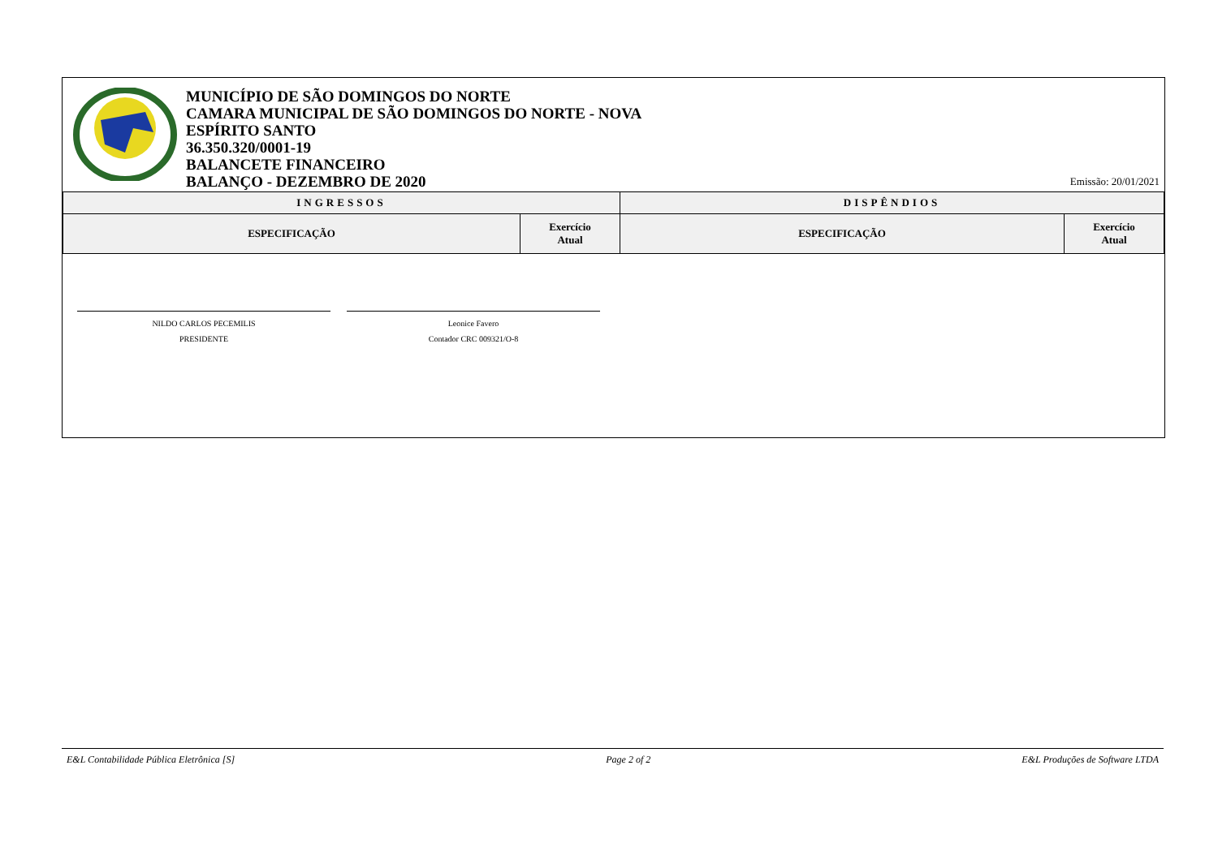MUNICÍPIO DE SÃO DOMINGOS DO NORTE
CAMARA MUNICIPAL DE SÃO DOMINGOS DO NORTE - NOVA
ESPÍRITO SANTO
36.350.320/0001-19
BALANCETE FINANCEIRO
BALANÇO - DEZEMBRO DE 2020
Emissão: 20/01/2021
| INGRESSOS | | DISPÊNDIOS | |
| --- | --- | --- | --- |
| ESPECIFICAÇÃO | Exercício Atual | ESPECIFICAÇÃO | Exercício Atual |
NILDO CARLOS PECEMILIS
PRESIDENTE
Leonice Favero
Contador CRC 009321/O-8
E&L Contabilidade Pública Eletrônica [S] Page 2 of 2 E&L Produções de Software LTDA